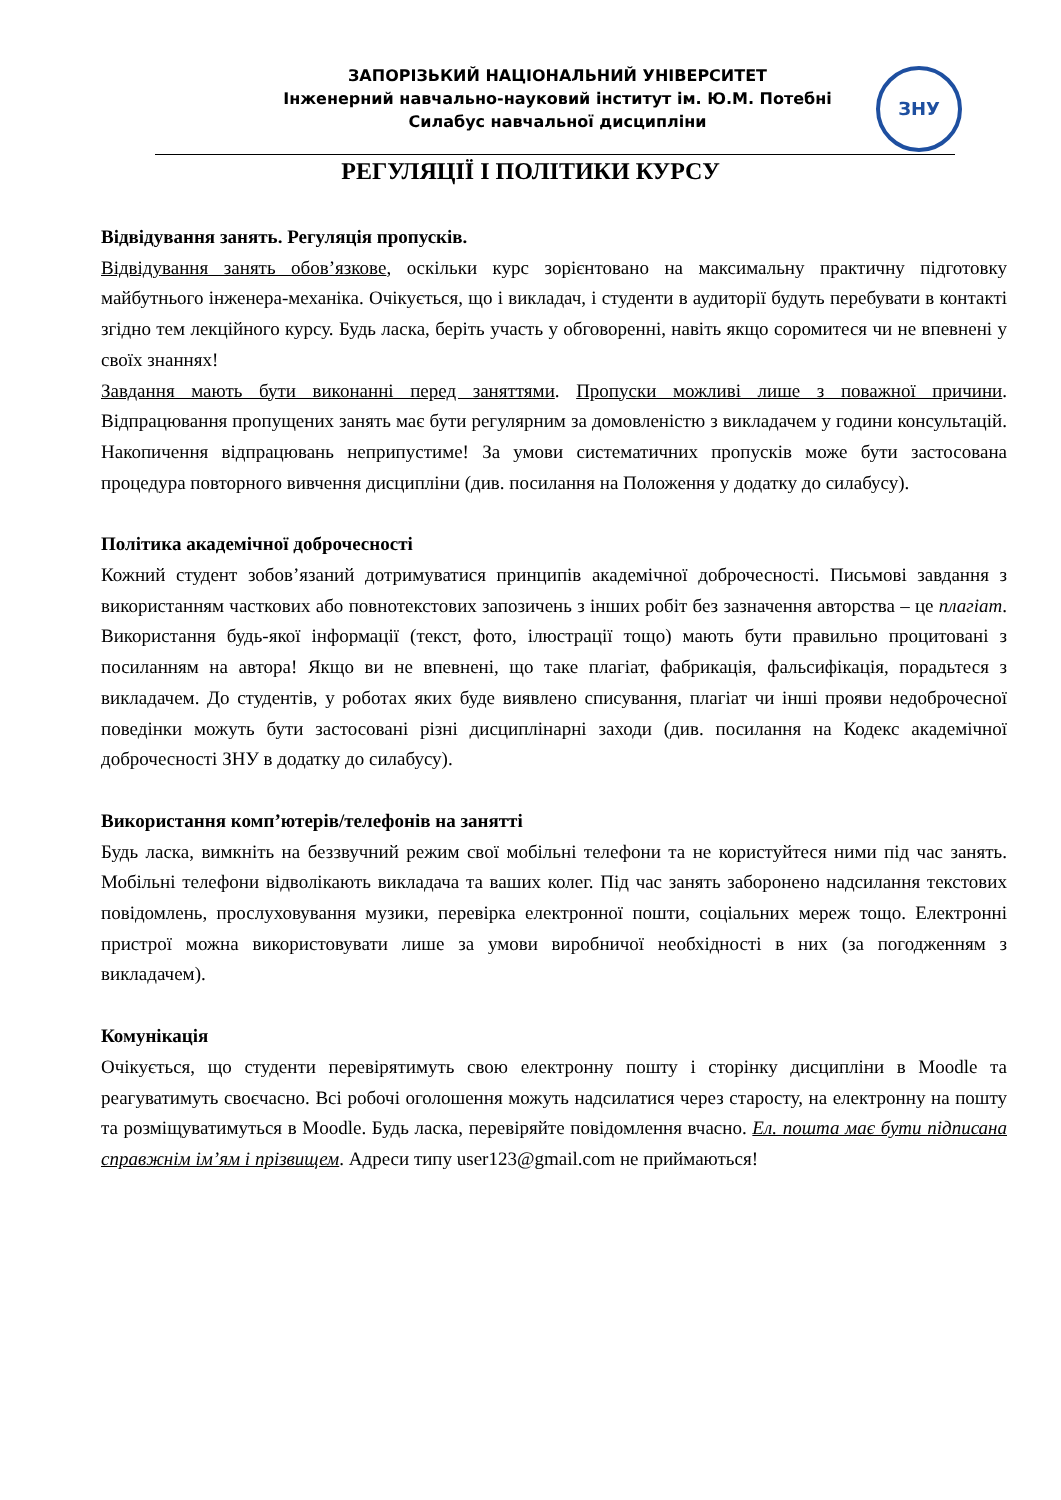ЗАПОРІЗЬКИЙ НАЦІОНАЛЬНИЙ УНІВЕРСИТЕТ
Інженерний навчально-науковий інститут ім. Ю.М. Потебні
Силабус навчальної дисципліни
ЗНУ
РЕГУЛЯЦІЇ І ПОЛІТИКИ КУРСУ
Відвідування занять. Регуляція пропусків.
Відвідування занять обов’язкове, оскільки курс зорієнтовано на максимальну практичну підготовку майбутнього інженера-механіка. Очікується, що і викладач, і студенти в аудиторії будуть перебувати в контакті згідно тем лекційного курсу. Будь ласка, беріть участь у обговоренні, навіть якщо соромитеся чи не впевнені у своїх знаннях!
Завдання мають бути виконанні перед заняттями. Пропуски можливі лише з поважної причини. Відпрацювання пропущених занять має бути регулярним за домовленістю з викладачем у години консультацій. Накопичення відпрацювань неприпустиме! За умови систематичних пропусків може бути застосована процедура повторного вивчення дисципліни (див. посилання на Положення у додатку до силабусу).
Політика академічної доброчесності
Кожний студент зобов’язаний дотримуватися принципів академічної доброчесності. Письмові завдання з використанням часткових або повнотекстових запозичень з інших робіт без зазначення авторства – це плагіат. Використання будь-якої інформації (текст, фото, ілюстрації тощо) мають бути правильно процитовані з посиланням на автора! Якщо ви не впевнені, що таке плагіат, фабрикація, фальсифікація, порадьтеся з викладачем. До студентів, у роботах яких буде виявлено списування, плагіат чи інші прояви недоброчесної поведінки можуть бути застосовані різні дисциплінарні заходи (див. посилання на Кодекс академічної доброчесності ЗНУ в додатку до силабусу).
Використання комп’ютерів/телефонів на занятті
Будь ласка, вимкніть на беззвучний режим свої мобільні телефони та не користуйтеся ними під час занять. Мобільні телефони відволікають викладача та ваших колег. Під час занять заборонено надсилання текстових повідомлень, прослуховування музики, перевірка електронної пошти, соціальних мереж тощо. Електронні пристрої можна використовувати лише за умови виробничої необхідності в них (за погодженням з викладачем).
Комунікація
Очікується, що студенти перевірятимуть свою електронну пошту і сторінку дисципліни в Moodle та реагуватимуть своєчасно. Всі робочі оголошення можуть надсилатися через старосту, на електронну на пошту та розміщуватимуться в Moodle. Будь ласка, перевіряйте повідомлення вчасно. Ел. пошта має бути підписана справжнім ім’ям і прізвищем. Адреси типу user123@gmail.com не приймаються!